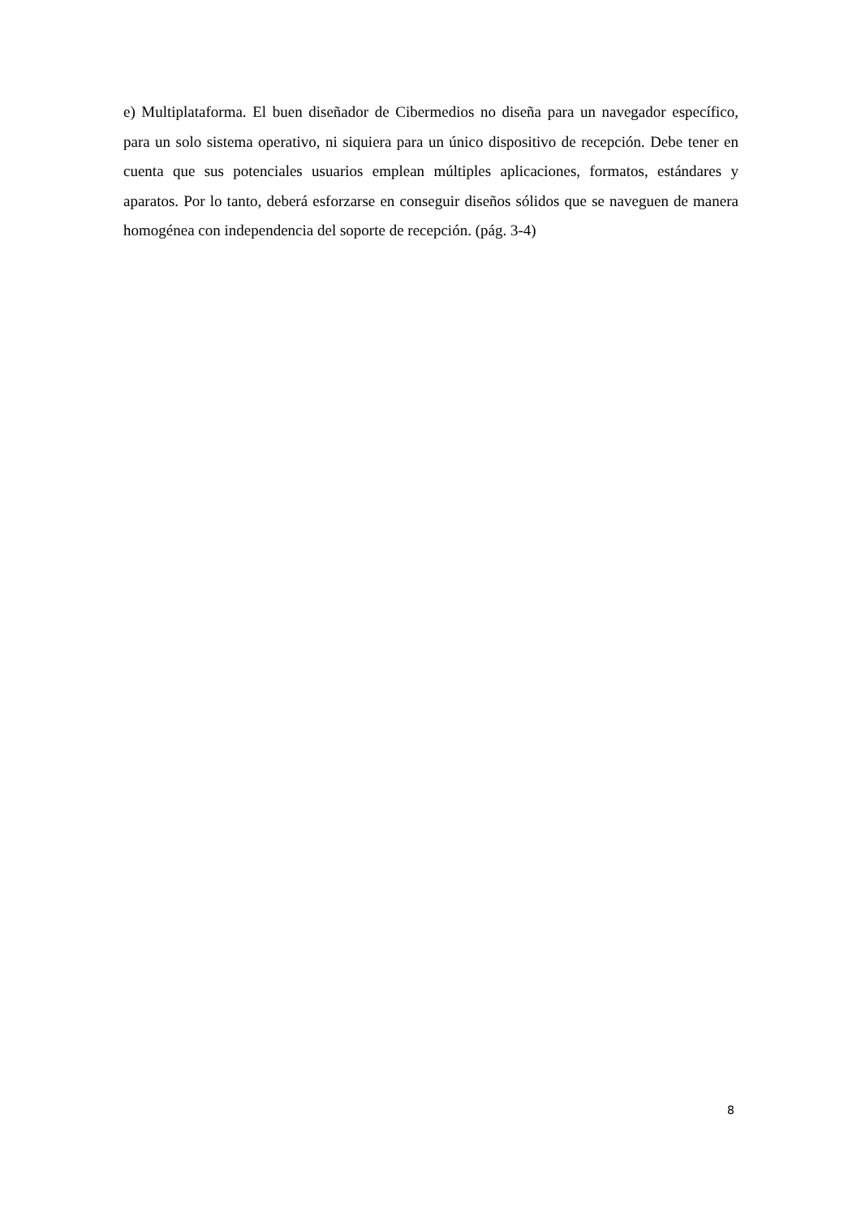e) Multiplataforma. El buen diseñador de Cibermedios no diseña para un navegador específico, para un solo sistema operativo, ni siquiera para un único dispositivo de recepción. Debe tener en cuenta que sus potenciales usuarios emplean múltiples aplicaciones, formatos, estándares y aparatos. Por lo tanto, deberá esforzarse en conseguir diseños sólidos que se naveguen de manera homogénea con independencia del soporte de recepción. (pág. 3-4)
8